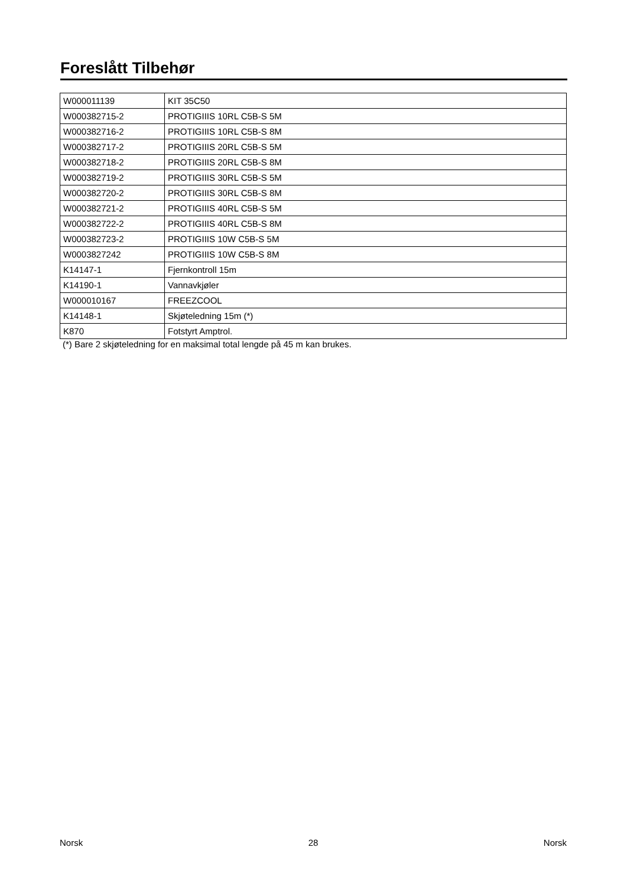Foreslått Tilbehør
| W000011139 | KIT 35C50 |
| W000382715-2 | PROTIGIIIS 10RL C5B-S 5M |
| W000382716-2 | PROTIGIIIS 10RL C5B-S 8M |
| W000382717-2 | PROTIGIIIS 20RL C5B-S 5M |
| W000382718-2 | PROTIGIIIS 20RL C5B-S 8M |
| W000382719-2 | PROTIGIIIS 30RL C5B-S 5M |
| W000382720-2 | PROTIGIIIS 30RL C5B-S 8M |
| W000382721-2 | PROTIGIIIS 40RL C5B-S 5M |
| W000382722-2 | PROTIGIIIS 40RL C5B-S 8M |
| W000382723-2 | PROTIGIIIS 10W C5B-S 5M |
| W0003827242 | PROTIGIIIS 10W C5B-S 8M |
| K14147-1 | Fjernkontroll 15m |
| K14190-1 | Vannavkjøler |
| W000010167 | FREEZCOOL |
| K14148-1 | Skjøteledning 15m (*) |
| K870 | Fotstyrt Amptrol. |
(*) Bare 2 skjøteledning for en maksimal total lengde på 45 m kan brukes.
Norsk 28 Norsk